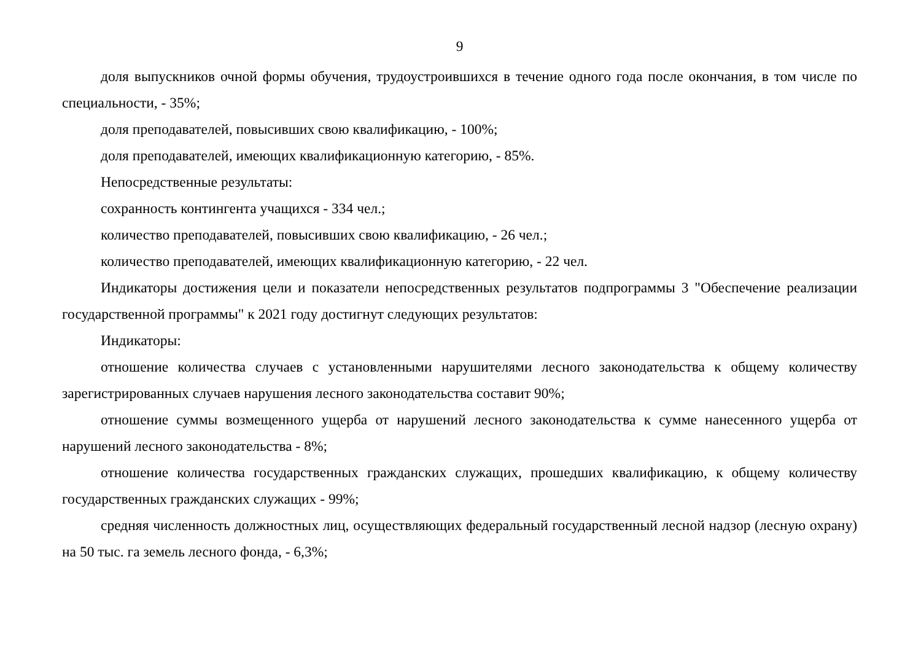9
доля выпускников очной формы обучения, трудоустроившихся в течение одного года после окончания, в том числе по специальности, - 35%;
доля преподавателей, повысивших свою квалификацию, - 100%;
доля преподавателей, имеющих квалификационную категорию, - 85%.
Непосредственные результаты:
сохранность контингента учащихся - 334 чел.;
количество преподавателей, повысивших свою квалификацию, - 26 чел.;
количество преподавателей, имеющих квалификационную категорию, - 22 чел.
Индикаторы достижения цели и показатели непосредственных результатов подпрограммы 3 "Обеспечение реализации государственной программы" к 2021 году достигнут следующих результатов:
Индикаторы:
отношение количества случаев с установленными нарушителями лесного законодательства к общему количеству зарегистрированных случаев нарушения лесного законодательства составит 90%;
отношение суммы возмещенного ущерба от нарушений лесного законодательства к сумме нанесенного ущерба от нарушений лесного законодательства - 8%;
отношение количества государственных гражданских служащих, прошедших квалификацию, к общему количеству государственных гражданских служащих - 99%;
средняя численность должностных лиц, осуществляющих федеральный государственный лесной надзор (лесную охрану) на 50 тыс. га земель лесного фонда, - 6,3%;